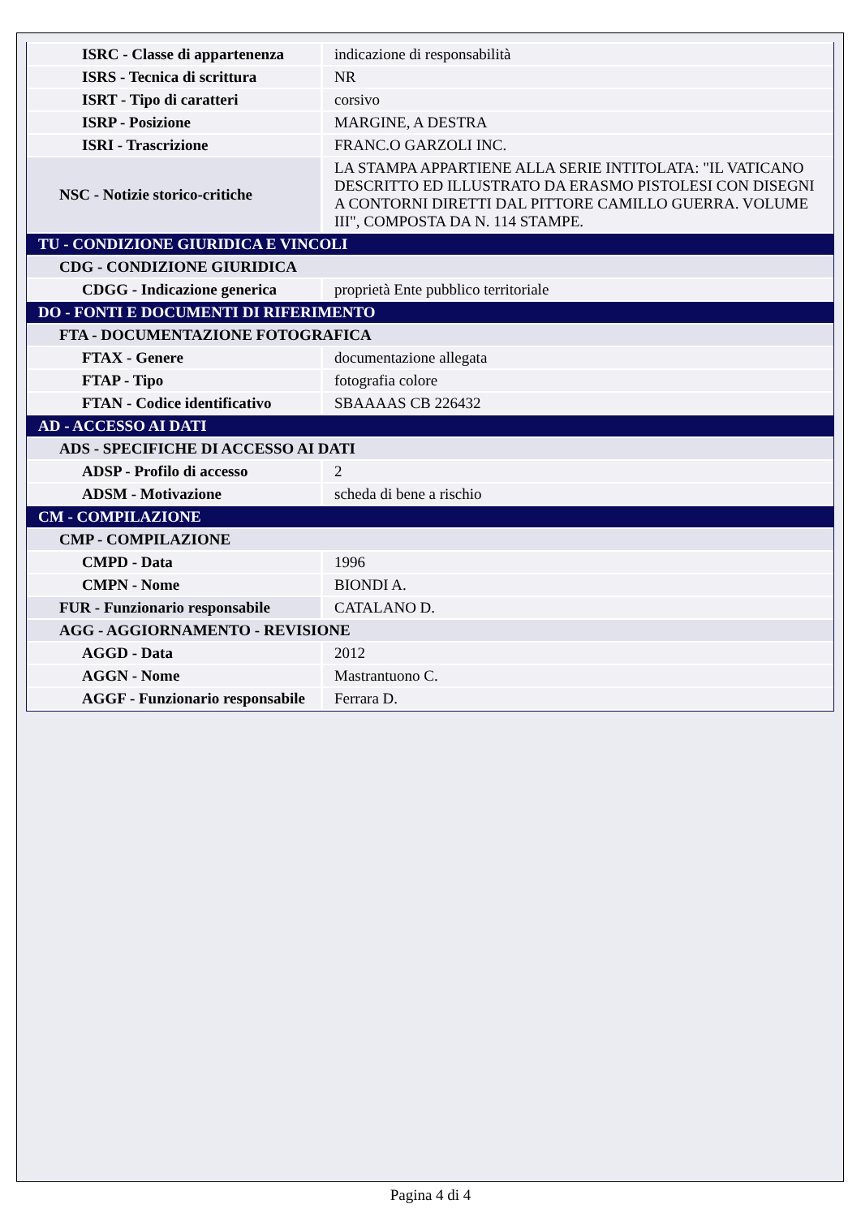| ISRC - Classe di appartenenza | indicazione di responsabilità |
| ISRS - Tecnica di scrittura | NR |
| ISRT - Tipo di caratteri | corsivo |
| ISRP - Posizione | MARGINE, A DESTRA |
| ISRI - Trascrizione | FRANC.O GARZOLI INC. |
| NSC - Notizie storico-critiche | LA STAMPA APPARTIENE ALLA SERIE INTITOLATA: "IL VATICANO DESCRITTO ED ILLUSTRATO DA ERASMO PISTOLESI CON DISEGNI A CONTORNI DIRETTI DAL PITTORE CAMILLO GUERRA. VOLUME III", COMPOSTA DA N. 114 STAMPE. |
| TU - CONDIZIONE GIURIDICA E VINCOLI | |
| CDG - CONDIZIONE GIURIDICA | |
| CDGG - Indicazione generica | proprietà Ente pubblico territoriale |
| DO - FONTI E DOCUMENTI DI RIFERIMENTO | |
| FTA - DOCUMENTAZIONE FOTOGRAFICA | |
| FTAX - Genere | documentazione allegata |
| FTAP - Tipo | fotografia colore |
| FTAN - Codice identificativo | SBAAAAS CB 226432 |
| AD - ACCESSO AI DATI | |
| ADS - SPECIFICHE DI ACCESSO AI DATI | |
| ADSP - Profilo di accesso | 2 |
| ADSM - Motivazione | scheda di bene a rischio |
| CM - COMPILAZIONE | |
| CMP - COMPILAZIONE | |
| CMPD - Data | 1996 |
| CMPN - Nome | BIONDI A. |
| FUR - Funzionario responsabile | CATALANO D. |
| AGG - AGGIORNAMENTO - REVISIONE | |
| AGGD - Data | 2012 |
| AGGN - Nome | Mastrantuono C. |
| AGGF - Funzionario responsabile | Ferrara D. |
Pagina 4 di 4